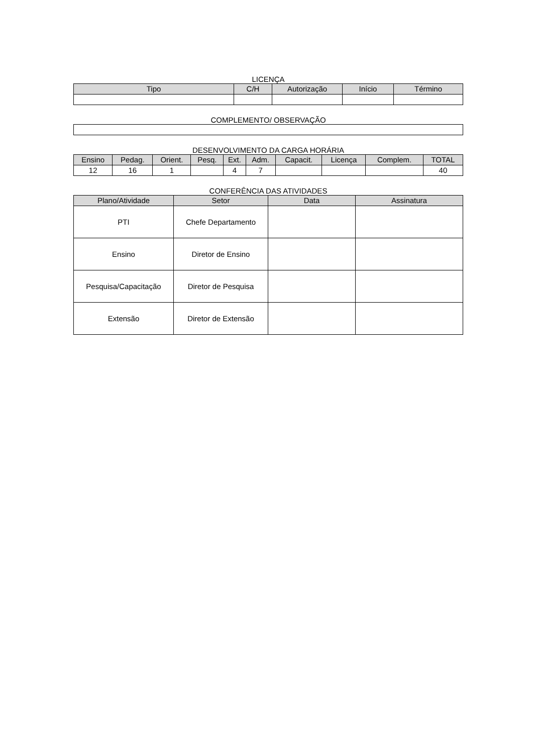LICENÇA
| Tipo | C/H | Autorização | Início | Término |
| --- | --- | --- | --- | --- |
COMPLEMENTO/ OBSERVAÇÃO
DESENVOLVIMENTO DA CARGA HORÁRIA
| Ensino | Pedag. | Orient. | Pesq. | Ext. | Adm. | Capacit. | Licença | Complem. | TOTAL |
| --- | --- | --- | --- | --- | --- | --- | --- | --- | --- |
| 12 | 16 | 1 | | 4 | 7 | | | | 40 |
CONFERÊNCIA DAS ATIVIDADES
| Plano/Atividade | Setor | Data | Assinatura |
| --- | --- | --- | --- |
| PTI | Chefe Departamento | | |
| Ensino | Diretor de Ensino | | |
| Pesquisa/Capacitação | Diretor de Pesquisa | | |
| Extensão | Diretor de Extensão | | |